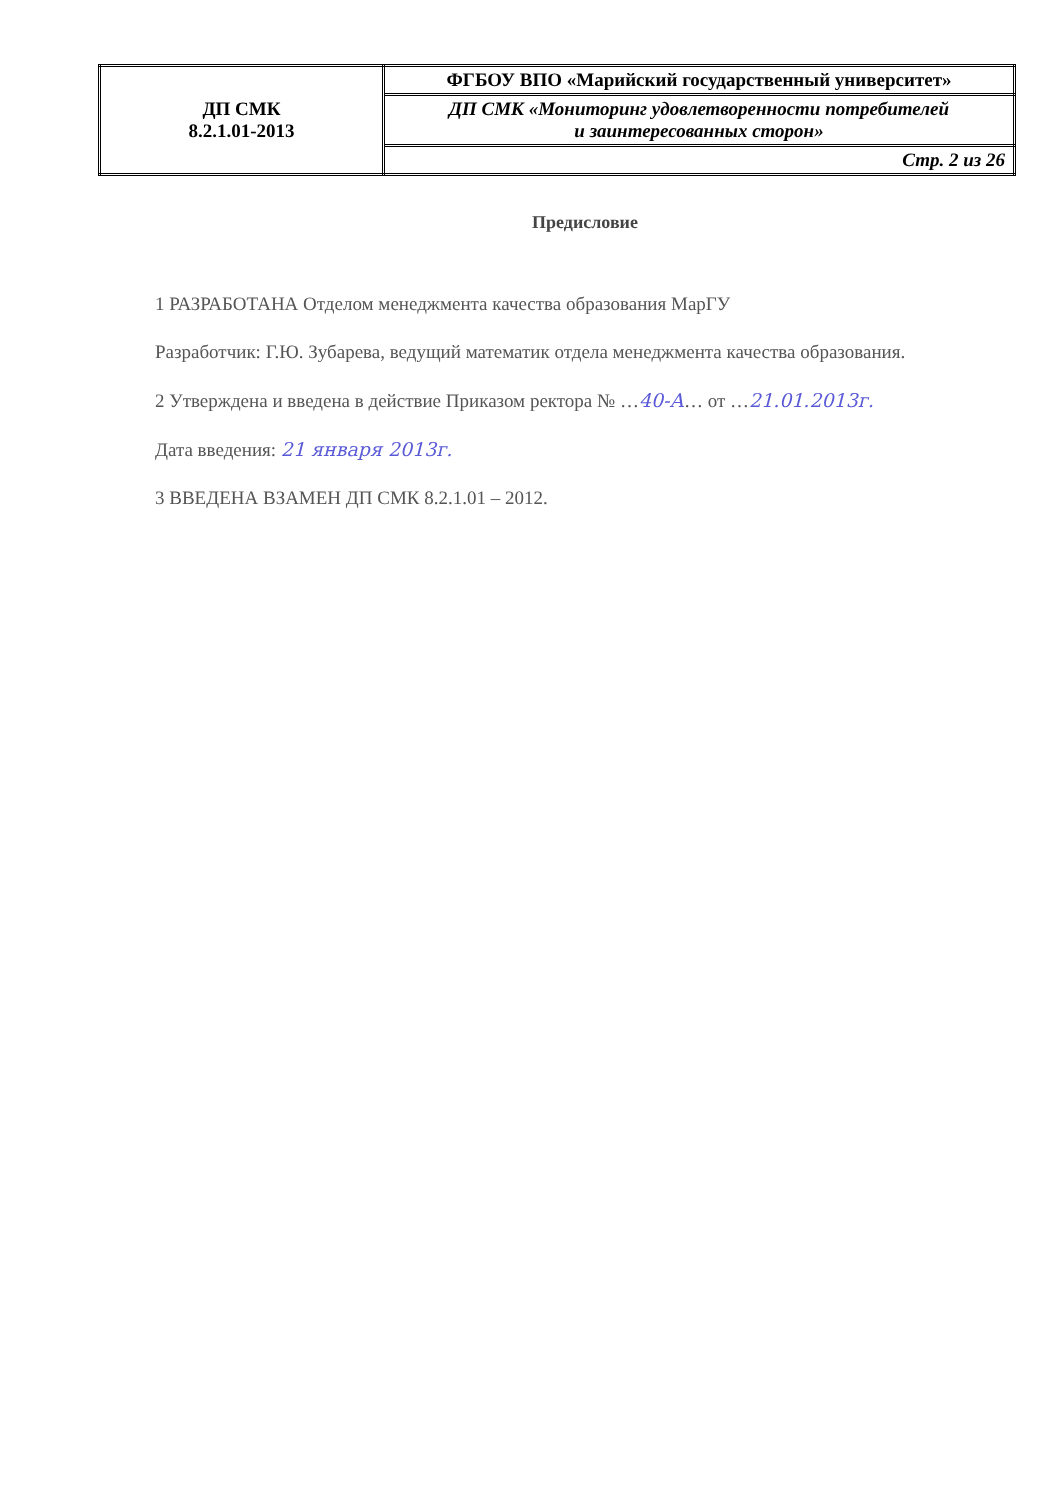| ДП СМК 8.2.1.01-2013 | ФГБОУ ВПО «Марийский государственный университет» |
| | ДП СМК «Мониторинг удовлетворенности потребителей и заинтересованных сторон» |
| | Стр. 2 из 26 |
Предисловие
1 РАЗРАБОТАНА Отделом менеджмента качества образования МарГУ
Разработчик: Г.Ю. Зубарева, ведущий математик отдела менеджмента качества образования.
2 Утверждена и введена в действие Приказом ректора № …40-А… от …21.01.2013г.
Дата введения: 21 января 2013г.
3 ВВЕДЕНА ВЗАМЕН ДП СМК 8.2.1.01 – 2012.